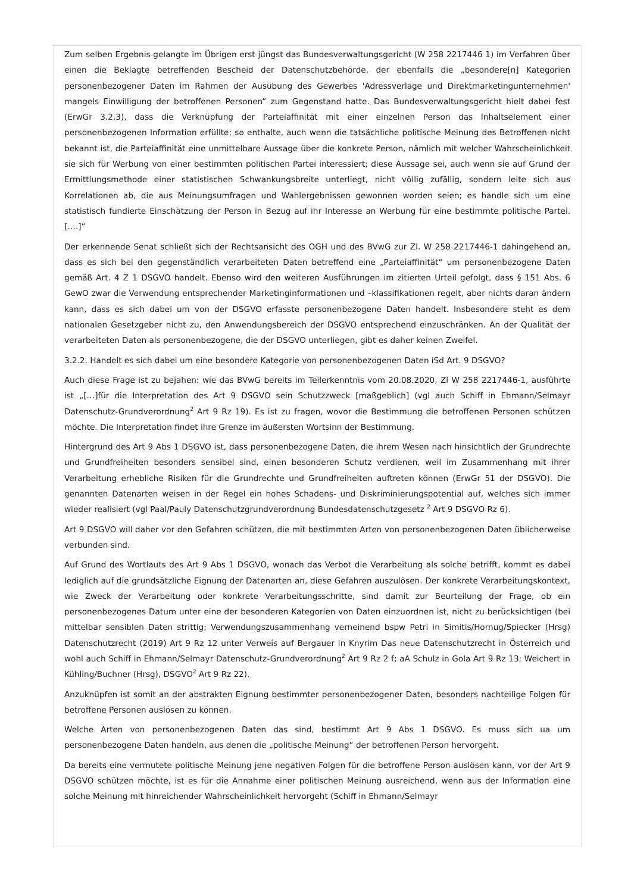Zum selben Ergebnis gelangte im Übrigen erst jüngst das Bundesverwaltungsgericht (W 258 2217446 1) im Verfahren über einen die Beklagte betreffenden Bescheid der Datenschutzbehörde, der ebenfalls die „besondere[n] Kategorien personenbezogener Daten im Rahmen der Ausübung des Gewerbes 'Adressverlage und Direktmarketingunternehmen' mangels Einwilligung der betroffenen Personen“ zum Gegenstand hatte. Das Bundesverwaltungsgericht hielt dabei fest (ErwGr 3.2.3), dass die Verknüpfung der Parteiaffinität mit einer einzelnen Person das Inhaltselement einer personenbezogenen Information erfüllte; so enthalte, auch wenn die tatsächliche politische Meinung des Betroffenen nicht bekannt ist, die Parteiaffinität eine unmittelbare Aussage über die konkrete Person, nämlich mit welcher Wahrscheinlichkeit sie sich für Werbung von einer bestimmten politischen Partei interessiert; diese Aussage sei, auch wenn sie auf Grund der Ermittlungsmethode einer statistischen Schwankungsbreite unterliegt, nicht völlig zufällig, sondern leite sich aus Korrelationen ab, die aus Meinungsumfragen und Wahlergebnissen gewonnen worden seien; es handle sich um eine statistisch fundierte Einschätzung der Person in Bezug auf ihr Interesse an Werbung für eine bestimmte politische Partei. [….]“
Der erkennende Senat schließt sich der Rechtsansicht des OGH und des BVwG zur Zl. W 258 2217446-1 dahingehend an, dass es sich bei den gegenständlich verarbeiteten Daten betreffend eine „Parteiaffinität“ um personenbezogene Daten gemäß Art. 4 Z 1 DSGVO handelt. Ebenso wird den weiteren Ausführungen im zitierten Urteil gefolgt, dass § 151 Abs. 6 GewO zwar die Verwendung entsprechender Marketinginformationen und –klassifikationen regelt, aber nichts daran ändern kann, dass es sich dabei um von der DSGVO erfasste personenbezogene Daten handelt. Insbesondere steht es dem nationalen Gesetzgeber nicht zu, den Anwendungsbereich der DSGVO entsprechend einzuschränken. An der Qualität der verarbeiteten Daten als personenbezogene, die der DSGVO unterliegen, gibt es daher keinen Zweifel.
3.2.2. Handelt es sich dabei um eine besondere Kategorie von personenbezogenen Daten iSd Art. 9 DSGVO?
Auch diese Frage ist zu bejahen: wie das BVwG bereits im Teilerkenntnis vom 20.08.2020, Zl W 258 2217446-1, ausführte ist „[…]für die Interpretation des Art 9 DSGVO sein Schutzzweck [maßgeblich] (vgl auch Schiff in Ehmann/Selmayr Datenschutz-Grundverordnung<sup>2</sup> Art 9 Rz 19). Es ist zu fragen, wovor die Bestimmung die betroffenen Personen schützen möchte. Die Interpretation findet ihre Grenze im äußersten Wortsinn der Bestimmung.
Hintergrund des Art 9 Abs 1 DSGVO ist, dass personenbezogene Daten, die ihrem Wesen nach hinsichtlich der Grundrechte und Grundfreiheiten besonders sensibel sind, einen besonderen Schutz verdienen, weil im Zusammenhang mit ihrer Verarbeitung erhebliche Risiken für die Grundrechte und Grundfreiheiten auftreten können (ErwGr 51 der DSGVO). Die genannten Datenarten weisen in der Regel ein hohes Schadens- und Diskriminierungspotential auf, welches sich immer wieder realisiert (vgl Paal/Pauly Datenschutzgrundverordnung Bundesdatenschutzgesetz <sup>2</sup> Art 9 DSGVO Rz 6).
Art 9 DSGVO will daher vor den Gefahren schützen, die mit bestimmten Arten von personenbezogenen Daten üblicherweise verbunden sind.
Auf Grund des Wortlauts des Art 9 Abs 1 DSGVO, wonach das Verbot die Verarbeitung als solche betrifft, kommt es dabei lediglich auf die grundsätzliche Eignung der Datenarten an, diese Gefahren auszulösen. Der konkrete Verarbeitungskontext, wie Zweck der Verarbeitung oder konkrete Verarbeitungsschritte, sind damit zur Beurteilung der Frage, ob ein personenbezogenes Datum unter eine der besonderen Kategorien von Daten einzuordnen ist, nicht zu berücksichtigen (bei mittelbar sensiblen Daten strittig; Verwendungszusammenhang verneinend bspw Petri in Simitis/Hornug/Spiecker (Hrsg) Datenschutzrecht (2019) Art 9 Rz 12 unter Verweis auf Bergauer in Knyrim Das neue Datenschutzrecht in Österreich und wohl auch Schiff in Ehmann/Selmayr Datenschutz-Grundverordnung<sup>2</sup> Art 9 Rz 2 f; aA Schulz in Gola Art 9 Rz 13; Weichert in Kühling/Buchner (Hrsg), DSGVO<sup>2</sup> Art 9 Rz 22).
Anzuknüpfen ist somit an der abstrakten Eignung bestimmter personenbezogener Daten, besonders nachteilige Folgen für betroffene Personen auslösen zu können.
Welche Arten von personenbezogenen Daten das sind, bestimmt Art 9 Abs 1 DSGVO. Es muss sich ua um personenbezogene Daten handeln, aus denen die „politische Meinung“ der betroffenen Person hervorgeht.
Da bereits eine vermutete politische Meinung jene negativen Folgen für die betroffene Person auslösen kann, vor der Art 9 DSGVO schützen möchte, ist es für die Annahme einer politischen Meinung ausreichend, wenn aus der Information eine solche Meinung mit hinreichender Wahrscheinlichkeit hervorgeht (Schiff in Ehmann/Selmayr